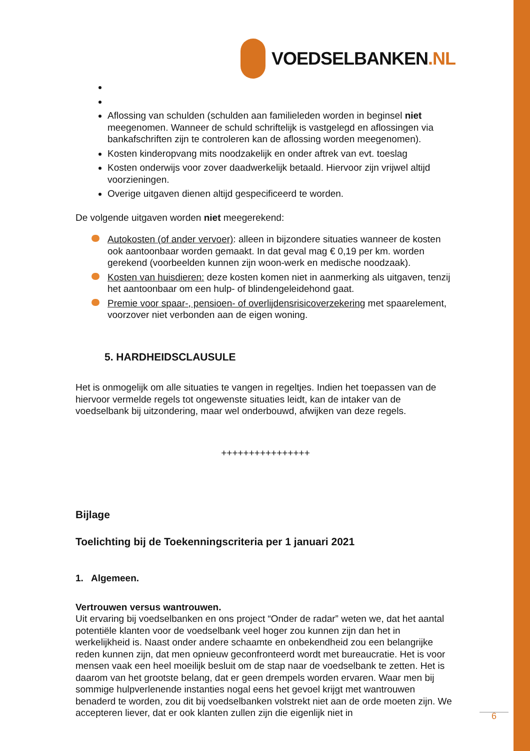VOEDSELBANKEN.NL
Aflossing van schulden (schulden aan familieleden worden in beginsel niet meegenomen. Wanneer de schuld schriftelijk is vastgelegd en aflossingen via bankafschriften zijn te controleren kan de aflossing worden meegenomen).
Kosten kinderopvang mits noodzakelijk en onder aftrek van evt. toeslag
Kosten onderwijs voor zover daadwerkelijk betaald. Hiervoor zijn vrijwel altijd voorzieningen.
Overige uitgaven dienen altijd gespecificeerd te worden.
De volgende uitgaven worden niet meegerekend:
Autokosten (of ander vervoer): alleen in bijzondere situaties wanneer de kosten ook aantoonbaar worden gemaakt. In dat geval mag € 0,19 per km. worden gerekend (voorbeelden kunnen zijn woon-werk en medische noodzaak).
Kosten van huisdieren: deze kosten komen niet in aanmerking als uitgaven, tenzij het aantoonbaar om een hulp- of blindengeleidehond gaat.
Premie voor spaar-, pensioen- of overlijdensrisicoverzekering met spaarelement, voorzover niet verbonden aan de eigen woning.
5. HARDHEIDSCLAUSULE
Het is onmogelijk om alle situaties te vangen in regeltjes. Indien het toepassen van de hiervoor vermelde regels tot ongewenste situaties leidt, kan de intaker van de voedselbank bij uitzondering, maar wel onderbouwd, afwijken van deze regels.
++++++++++++++++
Bijlage
Toelichting bij de Toekenningscriteria per 1 januari 2021
1. Algemeen.
Vertrouwen versus wantrouwen.
Uit ervaring bij voedselbanken en ons project “Onder de radar” weten we, dat het aantal potentiële klanten voor de voedselbank veel hoger zou kunnen zijn dan het in werkelijkheid is. Naast onder andere schaamte en onbekendheid zou een belangrijke reden kunnen zijn, dat men opnieuw geconfronteerd wordt met bureaucratie. Het is voor mensen vaak een heel moeilijk besluit om de stap naar de voedselbank te zetten. Het is daarom van het grootste belang, dat er geen drempels worden ervaren. Waar men bij sommige hulpverlenende instanties nogal eens het gevoel krijgt met wantrouwen benaderd te worden, zou dit bij voedselbanken volstrekt niet aan de orde moeten zijn. We accepteren liever, dat er ook klanten zullen zijn die eigenlijk niet in
6